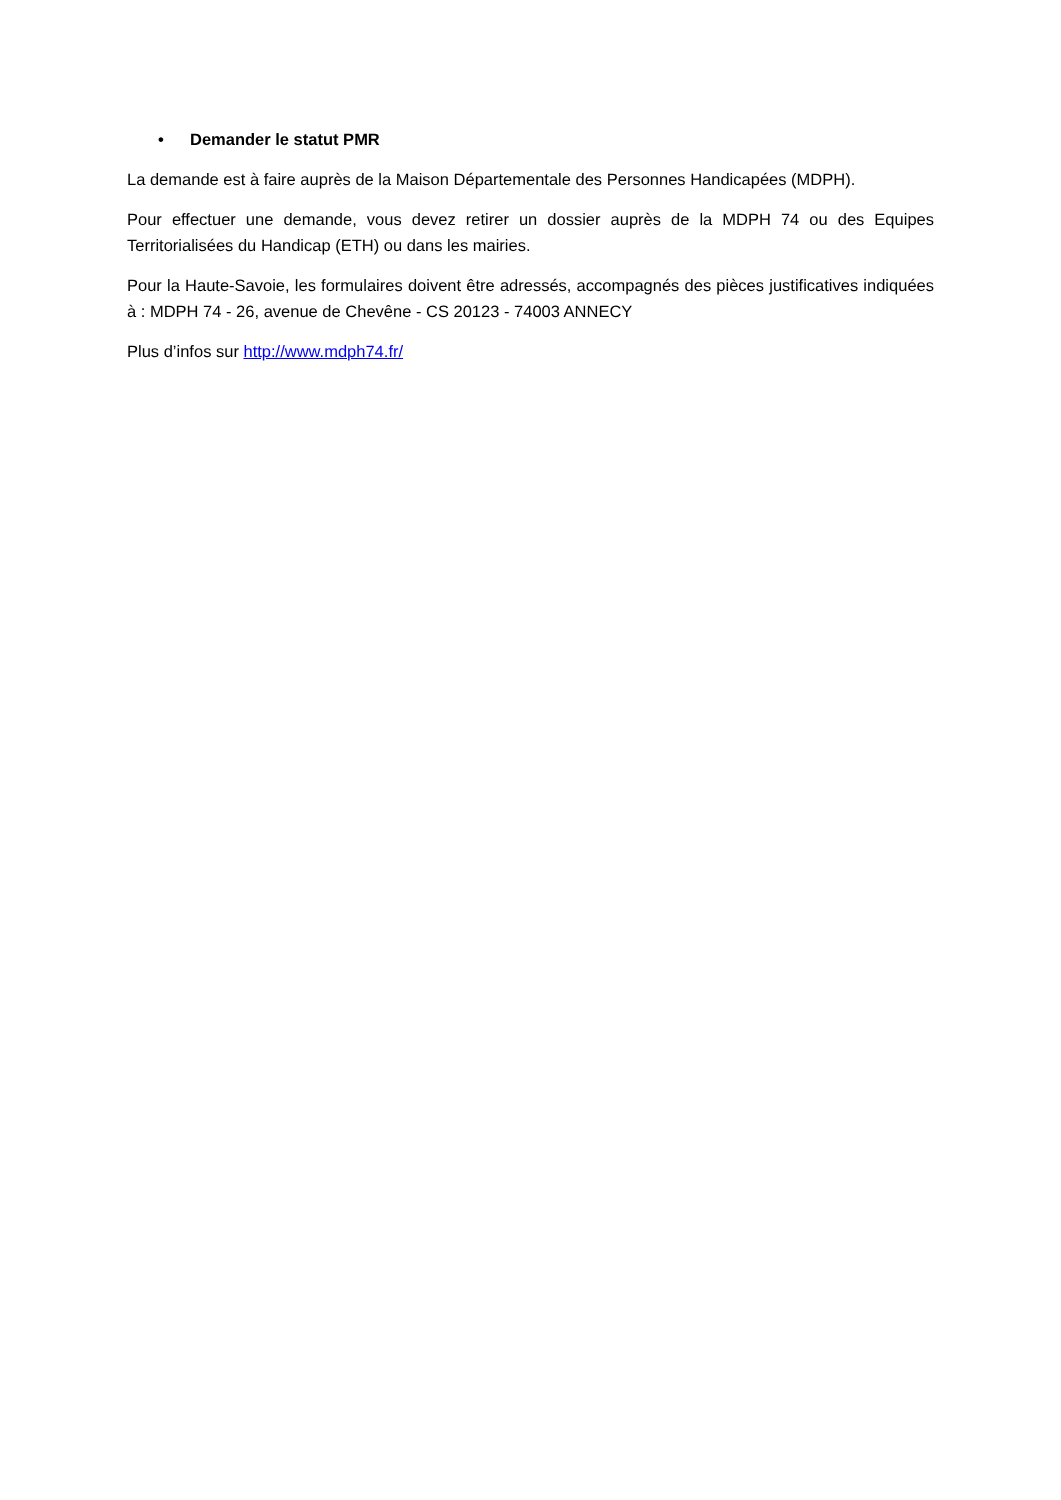• Demander le statut PMR
La demande est à faire auprès de la Maison Départementale des Personnes Handicapées (MDPH).
Pour effectuer une demande, vous devez retirer un dossier auprès de la MDPH 74 ou des Equipes Territorialisées du Handicap (ETH) ou dans les mairies.
Pour la Haute-Savoie, les formulaires doivent être adressés, accompagnés des pièces justificatives indiquées à : MDPH 74 - 26, avenue de Chevêne - CS 20123 - 74003 ANNECY
Plus d’infos sur http://www.mdph74.fr/